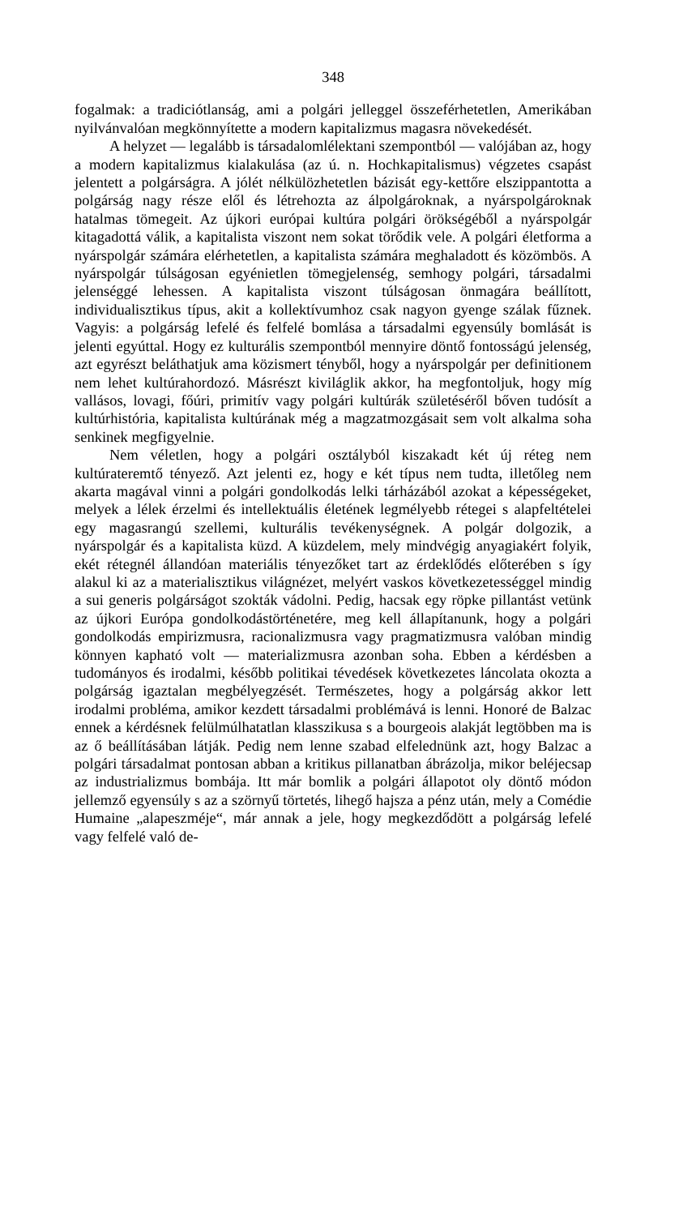348
fogalmak: a tradiciótlanság, ami a polgári jelleggel összeférhetetlen, Amerikában nyilvánvalóan megkönnyítette a modern kapitalizmus magasra növekedését.
A helyzet — legalább is társadalomlélektani szempontból — valójában az, hogy a modern kapitalizmus kialakulása (az ú. n. Hochkapitalismus) végzetes csapást jelentett a polgárságra. A jólét nélkülözhetetlen bázisát egy-kettőre elszippantotta a polgárság nagy része elől és létrehozta az álpolgároknak, a nyárspolgároknak hatalmas tömegeit. Az újkori európai kultúra polgári örökségéből a nyárspolgár kitagadottá válik, a kapitalista viszont nem sokat törődik vele. A polgári életforma a nyárspolgár számára elérhetetlen, a kapitalista számára meghaladott és közömbös. A nyárspolgár túlságosan egyénietlen tömegjelenség, semhogy polgári, társadalmi jelenséggé lehessen. A kapitalista viszont túlságosan önmagára beállított, individualisztikus típus, akit a kollektívumhoz csak nagyon gyenge szálak fűznek. Vagyis: a polgárság lefelé és felfelé bomlása a társadalmi egyensúly bomlását is jelenti egyúttal. Hogy ez kulturális szempontból mennyire döntő fontosságú jelenség, azt egyrészt beláthatjuk ama közismert tényből, hogy a nyárspolgár per definitionem nem lehet kultúrahordozó. Másrészt kiviláglik akkor, ha megfontoljuk, hogy míg vallásos, lovagi, főúri, primitív vagy polgári kultúrák születéséről bőven tudósít a kultúrhistória, kapitalista kultúrának még a magzatmozgásait sem volt alkalma soha senkinek megfigyelnie.
Nem véletlen, hogy a polgári osztályból kiszakadt két új réteg nem kultúrateremtő tényező. Azt jelenti ez, hogy e két típus nem tudta, illetőleg nem akarta magával vinni a polgári gondolkodás lelki tárházából azokat a képességeket, melyek a lélek érzelmi és intellektuális életének legmélyebb rétegei s alapfeltételei egy magasrangú szellemi, kulturális tevékenységnek. A polgár dolgozik, a nyárspolgár és a kapitalista küzd. A küzdelem, mely mindvégig anyagiakért folyik, ekét rétegnél állandóan materiális tényezőket tart az érdeklődés előterében s így alakul ki az a materialisztikus világnézet, melyért vaskos következetességgel mindig a sui generis polgárságot szokták vádolni. Pedig, hacsak egy röpke pillantást vetünk az újkori Európa gondolkodástörténetére, meg kell állapítanunk, hogy a polgári gondolkodás empirizmusra, racionalizmusra vagy pragmatizmusra valóban mindig könnyen kapható volt — materializmusra azonban soha. Ebben a kérdésben a tudományos és irodalmi, később politikai tévedések következetes láncolata okozta a polgárság igaztalan megbélyegzését. Természetes, hogy a polgárság akkor lett irodalmi probléma, amikor kezdett társadalmi problémává is lenni. Honoré de Balzac ennek a kérdésnek felülmúlhatatlan klasszikusa s a bourgeois alakját legtöbben ma is az ő beállításában látják. Pedig nem lenne szabad elfelednünk azt, hogy Balzac a polgári társadalmat pontosan abban a kritikus pillanatban ábrázolja, mikor beléjecsap az industrializmus bombája. Itt már bomlik a polgári állapotot oly döntő módon jellemző egyensúly s az a szörnyű törtetés, lihegő hajsza a pénz után, mely a Comédie Humaine „alapeszméje“, már annak a jele, hogy megkezdődött a polgárság lefelé vagy felfelé való de-